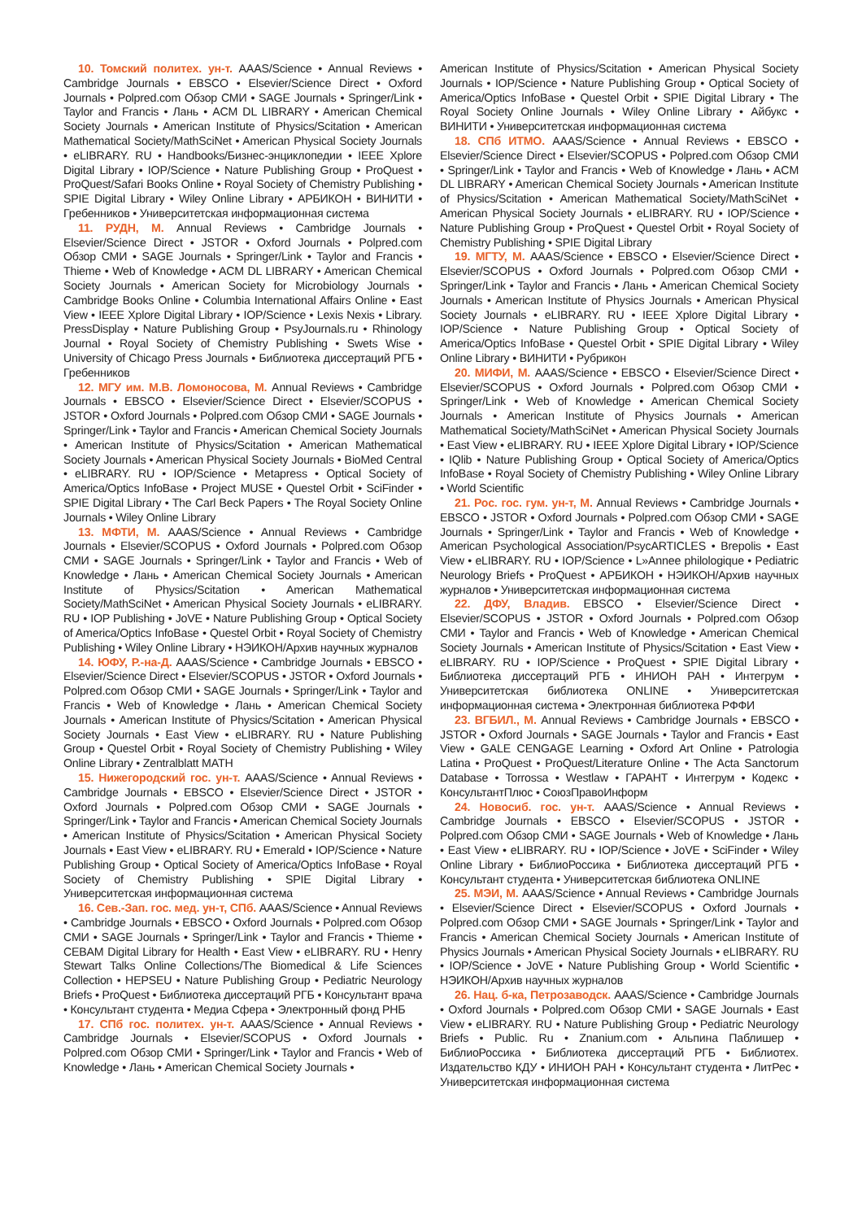10. Томский политех. ун-т. AAAS/Science • Annual Reviews • Cambridge Journals • EBSCO • Elsevier/Science Direct • Oxford Journals • Polpred.com Обзор СМИ • SAGE Journals • Springer/Link • Taylor and Francis • Лань • ACM DL LIBRARY • American Chemical Society Journals • American Institute of Physics/Scitation • American Mathematical Society/MathSciNet • American Physical Society Journals • eLIBRARY. RU • Handbooks/Бизнес-энциклопедии • IEEE Xplore Digital Library • IOP/Science • Nature Publishing Group • ProQuest • ProQuest/Safari Books Online • Royal Society of Chemistry Publishing • SPIE Digital Library • Wiley Online Library • АРБИКОН • ВИНИТИ • Гребенников • Университетская информационная система
11. РУДН, М. Annual Reviews • Cambridge Journals • Elsevier/Science Direct • JSTOR • Oxford Journals • Polpred.com Обзор СМИ • SAGE Journals • Springer/Link • Taylor and Francis • Thieme • Web of Knowledge • ACM DL LIBRARY • American Chemical Society Journals • American Society for Microbiology Journals • Cambridge Books Online • Columbia International Affairs Online • East View • IEEE Xplore Digital Library • IOP/Science • Lexis Nexis • Library. PressDisplay • Nature Publishing Group • PsyJournals.ru • Rhinology Journal • Royal Society of Chemistry Publishing • Swets Wise • University of Chicago Press Journals • Библиотека диссертаций РГБ • Гребенников
12. МГУ им. М.В. Ломоносова, М. Annual Reviews • Cambridge Journals • EBSCO • Elsevier/Science Direct • Elsevier/SCOPUS • JSTOR • Oxford Journals • Polpred.com Обзор СМИ • SAGE Journals • Springer/Link • Taylor and Francis • American Chemical Society Journals • American Institute of Physics/Scitation • American Mathematical Society Journals • American Physical Society Journals • BioMed Central • eLIBRARY. RU • IOP/Science • Metapress • Optical Society of America/Optics InfoBase • Project MUSE • Questel Orbit • SciFinder • SPIE Digital Library • The Carl Beck Papers • The Royal Society Online Journals • Wiley Online Library
13. МФТИ, М. AAAS/Science • Annual Reviews • Cambridge Journals • Elsevier/SCOPUS • Oxford Journals • Polpred.com Обзор СМИ • SAGE Journals • Springer/Link • Taylor and Francis • Web of Knowledge • Лань • American Chemical Society Journals • American Institute of Physics/Scitation • American Mathematical Society/MathSciNet • American Physical Society Journals • eLIBRARY. RU • IOP Publishing • JoVE • Nature Publishing Group • Optical Society of America/Optics InfoBase • Questel Orbit • Royal Society of Chemistry Publishing • Wiley Online Library • НЭИКОН/Архив научных журналов
14. ЮФУ, Р.-на-Д. AAAS/Science • Cambridge Journals • EBSCO • Elsevier/Science Direct • Elsevier/SCOPUS • JSTOR • Oxford Journals • Polpred.com Обзор СМИ • SAGE Journals • Springer/Link • Taylor and Francis • Web of Knowledge • Лань • American Chemical Society Journals • American Institute of Physics/Scitation • American Physical Society Journals • East View • eLIBRARY. RU • Nature Publishing Group • Questel Orbit • Royal Society of Chemistry Publishing • Wiley Online Library • Zentralblatt MATH
15. Нижегородский гос. ун-т. AAAS/Science • Annual Reviews • Cambridge Journals • EBSCO • Elsevier/Science Direct • JSTOR • Oxford Journals • Polpred.com Обзор СМИ • SAGE Journals • Springer/Link • Taylor and Francis • American Chemical Society Journals • American Institute of Physics/Scitation • American Physical Society Journals • East View • eLIBRARY. RU • Emerald • IOP/Science • Nature Publishing Group • Optical Society of America/Optics InfoBase • Royal Society of Chemistry Publishing • SPIE Digital Library • Университетская информационная система
16. Сев.-Зап. гос. мед. ун-т, СПб. AAAS/Science • Annual Reviews • Cambridge Journals • EBSCO • Oxford Journals • Polpred.com Обзор СМИ • SAGE Journals • Springer/Link • Taylor and Francis • Thieme • CEBAM Digital Library for Health • East View • eLIBRARY. RU • Henry Stewart Talks Online Collections/The Biomedical & Life Sciences Collection • HEPSEU • Nature Publishing Group • Pediatric Neurology Briefs • ProQuest • Библиотека диссертаций РГБ • Консультант врача • Консультант студента • Медиа Сфера • Электронный фонд РНБ
17. СПб гос. политех. ун-т. AAAS/Science • Annual Reviews • Cambridge Journals • Elsevier/SCOPUS • Oxford Journals • Polpred.com Обзор СМИ • Springer/Link • Taylor and Francis • Web of Knowledge • Лань • American Chemical Society Journals •
American Institute of Physics/Scitation • American Physical Society Journals • IOP/Science • Nature Publishing Group • Optical Society of America/Optics InfoBase • Questel Orbit • SPIE Digital Library • The Royal Society Online Journals • Wiley Online Library • Айбукс • ВИНИТИ • Университетская информационная система
18. СПб ИТМО. AAAS/Science • Annual Reviews • EBSCO • Elsevier/Science Direct • Elsevier/SCOPUS • Polpred.com Обзор СМИ • Springer/Link • Taylor and Francis • Web of Knowledge • Лань • ACM DL LIBRARY • American Chemical Society Journals • American Institute of Physics/Scitation • American Mathematical Society/MathSciNet • American Physical Society Journals • eLIBRARY. RU • IOP/Science • Nature Publishing Group • ProQuest • Questel Orbit • Royal Society of Chemistry Publishing • SPIE Digital Library
19. МГТУ, М. AAAS/Science • EBSCO • Elsevier/Science Direct • Elsevier/SCOPUS • Oxford Journals • Polpred.com Обзор СМИ • Springer/Link • Taylor and Francis • Лань • American Chemical Society Journals • American Institute of Physics Journals • American Physical Society Journals • eLIBRARY. RU • IEEE Xplore Digital Library • IOP/Science • Nature Publishing Group • Optical Society of America/Optics InfoBase • Questel Orbit • SPIE Digital Library • Wiley Online Library • ВИНИТИ • Рубрикон
20. МИФИ, М. AAAS/Science • EBSCO • Elsevier/Science Direct • Elsevier/SCOPUS • Oxford Journals • Polpred.com Обзор СМИ • Springer/Link • Web of Knowledge • American Chemical Society Journals • American Institute of Physics Journals • American Mathematical Society/MathSciNet • American Physical Society Journals • East View • eLIBRARY. RU • IEEE Xplore Digital Library • IOP/Science • IQlib • Nature Publishing Group • Optical Society of America/Optics InfoBase • Royal Society of Chemistry Publishing • Wiley Online Library • World Scientific
21. Рос. гос. гум. ун-т, М. Annual Reviews • Cambridge Journals • EBSCO • JSTOR • Oxford Journals • Polpred.com Обзор СМИ • SAGE Journals • Springer/Link • Taylor and Francis • Web of Knowledge • American Psychological Association/PsycARTICLES • Brepolis • East View • eLIBRARY. RU • IOP/Science • L»Annee philologique • Pediatric Neurology Briefs • ProQuest • АРБИКОН • НЭИКОН/Архив научных журналов • Университетская информационная система
22. ДФУ, Владив. EBSCO • Elsevier/Science Direct • Elsevier/SCOPUS • JSTOR • Oxford Journals • Polpred.com Обзор СМИ • Taylor and Francis • Web of Knowledge • American Chemical Society Journals • American Institute of Physics/Scitation • East View • eLIBRARY. RU • IOP/Science • ProQuest • SPIE Digital Library • Библиотека диссертаций РГБ • ИНИОН РАН • Интегрум • Университетская библиотека ONLINE • Университетская информационная система • Электронная библиотека РФФИ
23. ВГБИЛ., М. Annual Reviews • Cambridge Journals • EBSCO • JSTOR • Oxford Journals • SAGE Journals • Taylor and Francis • East View • GALE CENGAGE Learning • Oxford Art Online • Patrologia Latina • ProQuest • ProQuest/Literature Online • The Acta Sanctorum Database • Torrossa • Westlaw • ГАРАНТ • Интегрум • Кодекс • КонсультантПлюс • СоюзПравоИнформ
24. Новосиб. гос. ун-т. AAAS/Science • Annual Reviews • Cambridge Journals • EBSCO • Elsevier/SCOPUS • JSTOR • Polpred.com Обзор СМИ • SAGE Journals • Web of Knowledge • Лань • East View • eLIBRARY. RU • IOP/Science • JoVE • SciFinder • Wiley Online Library • БиблиоРоссика • Библиотека диссертаций РГБ • Консультант студента • Университетская библиотека ONLINE
25. МЭИ, М. AAAS/Science • Annual Reviews • Cambridge Journals • Elsevier/Science Direct • Elsevier/SCOPUS • Oxford Journals • Polpred.com Обзор СМИ • SAGE Journals • Springer/Link • Taylor and Francis • American Chemical Society Journals • American Institute of Physics Journals • American Physical Society Journals • eLIBRARY. RU • IOP/Science • JoVE • Nature Publishing Group • World Scientific • НЭИКОН/Архив научных журналов
26. Нац. б-ка, Петрозаводск. AAAS/Science • Cambridge Journals • Oxford Journals • Polpred.com Обзор СМИ • SAGE Journals • East View • eLIBRARY. RU • Nature Publishing Group • Pediatric Neurology Briefs • Public. Ru • Znanium.com • Альпина Паблишер • БиблиоРоссика • Библиотека диссертаций РГБ • Библиотех. Издательство КДУ • ИНИОН РАН • Консультант студента • ЛитРес • Университетская информационная система